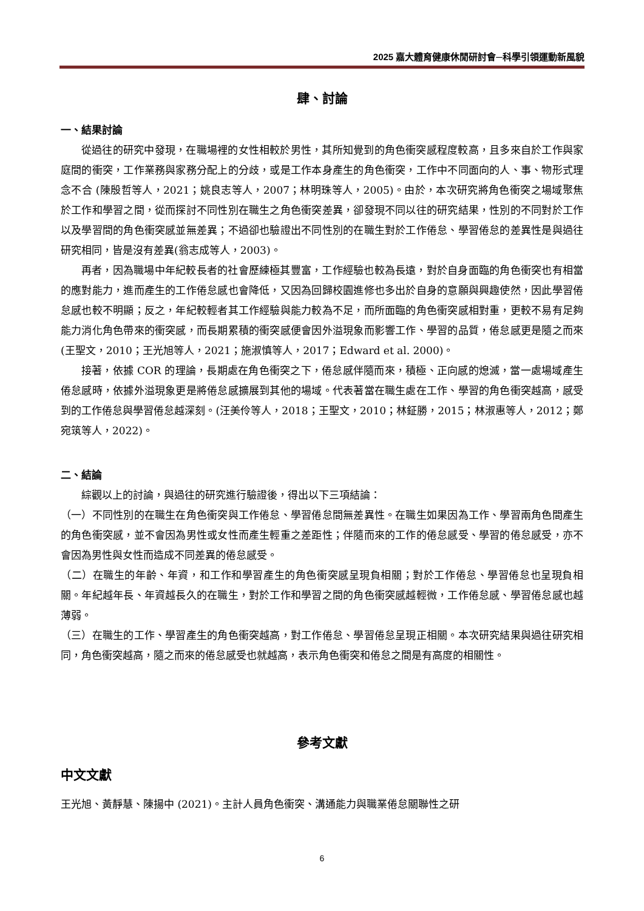2025 嘉大體育健康休閒研討會─科學引領運動新風貌
肆、討論
一、結果討論
從過往的研究中發現，在職場裡的女性相較於男性，其所知覺到的角色衝突感程度較高，且多來自於工作與家庭間的衝突，工作業務與家務分配上的分歧，或是工作本身產生的角色衝突，工作中不同面向的人、事、物形式理念不合 (陳殷哲等人，2021；姚良志等人，2007；林明珠等人，2005)。由於，本次研究將角色衝突之場域聚焦於工作和學習之間，從而探討不同性別在職生之角色衝突差異，卻發現不同以往的研究結果，性別的不同對於工作以及學習間的角色衝突感並無差異；不過卻也驗證出不同性別的在職生對於工作倦怠、學習倦怠的差異性是與過往研究相同，皆是沒有差異(翁志成等人，2003)。
再者，因為職場中年紀較長者的社會歷練極其豐富，工作經驗也較為長遠，對於自身面臨的角色衝突也有相當的應對能力，進而產生的工作倦怠感也會降低，又因為回歸校園進修也多出於自身的意願與興趣使然，因此學習倦怠感也較不明顯；反之，年紀較輕者其工作經驗與能力較為不足，而所面臨的角色衝突感相對重，更較不易有足夠能力消化角色帶來的衝突感，而長期累積的衝突感便會因外溢現象而影響工作、學習的品質，倦怠感更是隨之而來(王聖文，2010；王光旭等人，2021；施淑慎等人，2017；Edward et al. 2000)。
接著，依據 COR 的理論，長期處在角色衝突之下，倦怠感伴隨而來，積極、正向感的熄滅，當一處場域產生倦怠感時，依據外溢現象更是將倦怠感擴展到其他的場域。代表著當在職生處在工作、學習的角色衝突越高，感受到的工作倦怠與學習倦怠越深刻。(汪美伶等人，2018；王聖文，2010；林鉦勝，2015；林淑惠等人，2012；鄭宛筑等人，2022)。
二、結論
綜觀以上的討論，與過往的研究進行驗證後，得出以下三項結論：
（一）不同性別的在職生在角色衝突與工作倦怠、學習倦怠間無差異性。在職生如果因為工作、學習兩角色間產生的角色衝突感，並不會因為男性或女性而產生輕重之差距性；伴隨而來的工作的倦怠感受、學習的倦怠感受，亦不會因為男性與女性而造成不同差異的倦怠感受。
（二）在職生的年齡、年資，和工作和學習產生的角色衝突感呈現負相關；對於工作倦怠、學習倦怠也呈現負相關。年紀越年長、年資越長久的在職生，對於工作和學習之間的角色衝突感越輕微，工作倦怠感、學習倦怠感也越薄弱。
（三）在職生的工作、學習產生的角色衝突越高，對工作倦怠、學習倦怠呈現正相關。本次研究結果與過往研究相同，角色衝突越高，隨之而來的倦怠感受也就越高，表示角色衝突和倦怠之間是有高度的相關性。
參考文獻
中文文獻
王光旭、黃靜慧、陳揚中 (2021)。主計人員角色衝突、溝通能力與職業倦怠關聯性之研
6